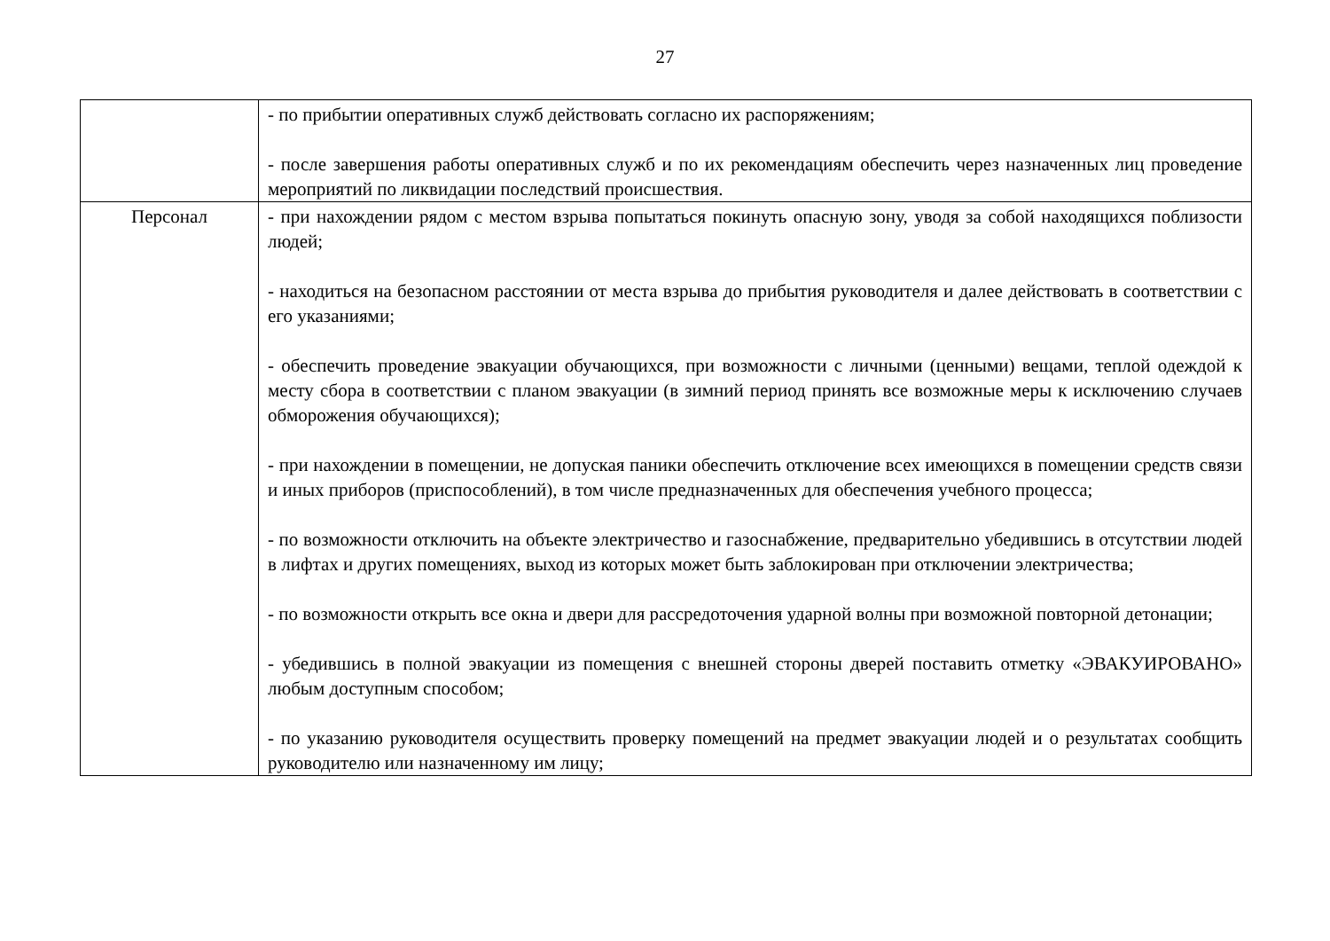27
| | - по прибытии оперативных служб действовать согласно их распоряжениям; - после завершения работы оперативных служб и по их рекомендациям обеспечить через назначенных лиц проведение мероприятий по ликвидации последствий происшествия. |
| Персонал | - при нахождении рядом с местом взрыва попытаться покинуть опасную зону, уводя за собой находящихся поблизости людей; - находиться на безопасном расстоянии от места взрыва до прибытия руководителя и далее действовать в соответствии с его указаниями; - обеспечить проведение эвакуации обучающихся, при возможности с личными (ценными) вещами, теплой одеждой к месту сбора в соответствии с планом эвакуации (в зимний период принять все возможные меры к исключению случаев обморожения обучающихся); - при нахождении в помещении, не допуская паники обеспечить отключение всех имеющихся в помещении средств связи и иных приборов (приспособлений), в том числе предназначенных для обеспечения учебного процесса; - по возможности отключить на объекте электричество и газоснабжение, предварительно убедившись в отсутствии людей в лифтах и других помещениях, выход из которых может быть заблокирован при отключении электричества; - по возможности открыть все окна и двери для рассредоточения ударной волны при возможной повторной детонации; - убедившись в полной эвакуации из помещения с внешней стороны дверей поставить отметку «ЭВАКУИРОВАНО» любым доступным способом; - по указанию руководителя осуществить проверку помещений на предмет эвакуации людей и о результатах сообщить руководителю или назначенному им лицу; |